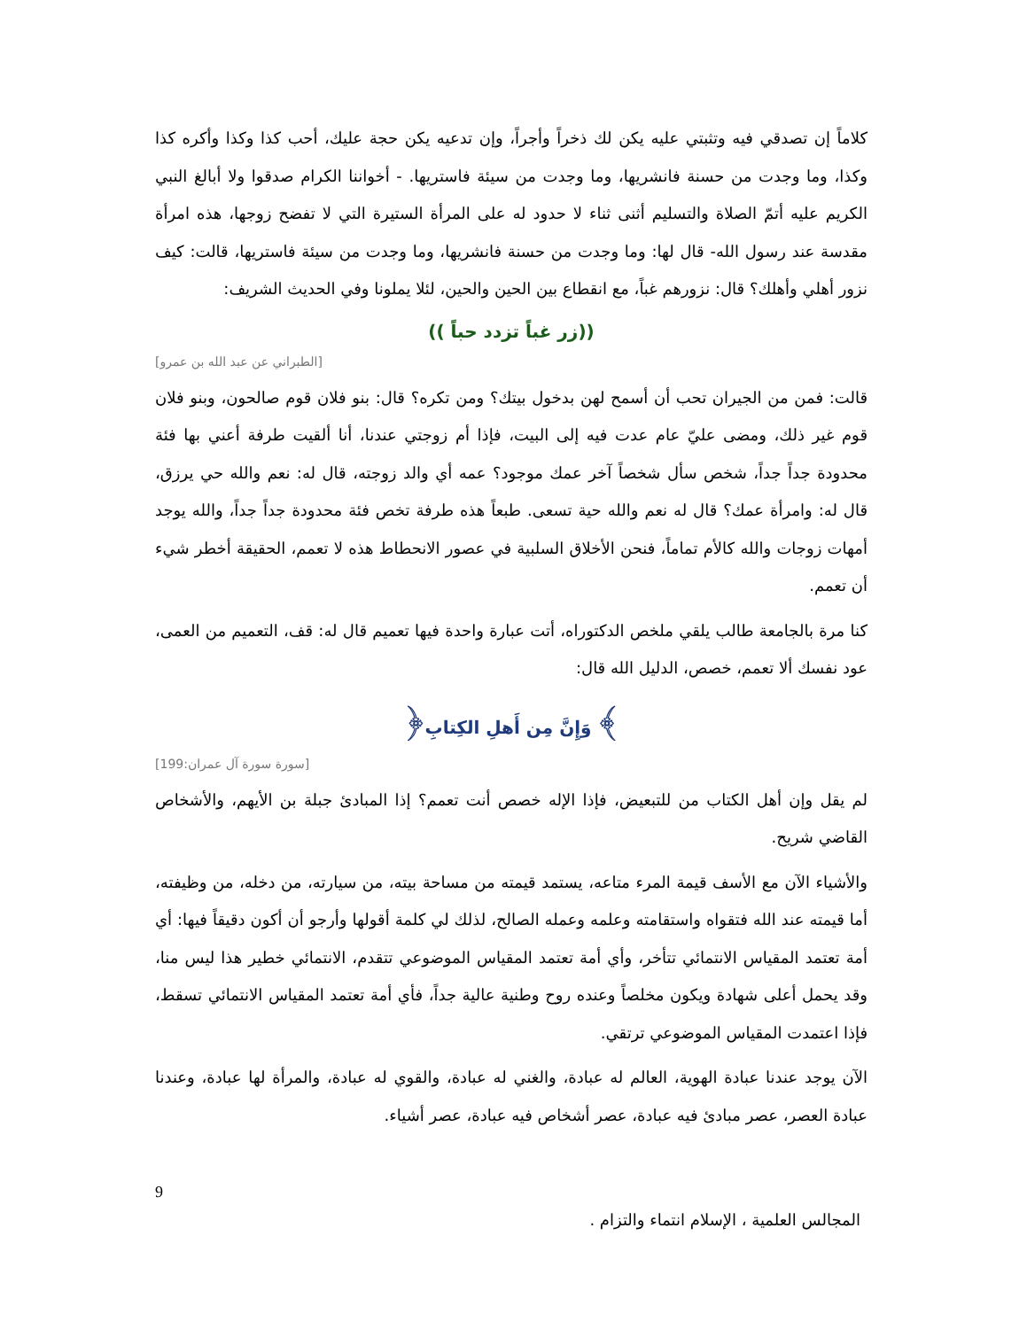كلاماً إن تصدقي فيه وتثبتي عليه يكن لك ذخراً وأجراً، وإن تدعيه يكن حجة عليك، أحب كذا وكذا وأكره كذا وكذا، وما وجدت من حسنة فانشريها، وما وجدت من سيئة فاستريها. - أخواننا الكرام صدقوا ولا أبالغ النبي الكريم عليه أتمّ الصلاة والتسليم أثنى ثناء لا حدود له على المرأة الستيرة التي لا تفضح زوجها، هذه امرأة مقدسة عند رسول الله- قال لها: وما وجدت من حسنة فانشريها، وما وجدت من سيئة فاستريها، قالت: كيف نزور أهلي وأهلك؟ قال: نزورهم غباً، مع انقطاع بين الحين والحين، لئلا يملونا وفي الحديث الشريف:
(( زر غباً تزدد حباً))
[الطبراني عن عبد الله بن عمرو]
قالت: فمن من الجيران تحب أن أسمح لهن بدخول بيتك؟ ومن تكره؟ قال: بنو فلان قوم صالحون، وبنو فلان قوم غير ذلك، ومضى عليّ عام عدت فيه إلى البيت، فإذا أم زوجتي عندنا، أنا ألقيت طرفة أعني بها فئة محدودة جداً جداً، شخص سأل شخصاً آخر عمك موجود؟ عمه أي والد زوجته، قال له: نعم والله حي يرزق، قال له: وامرأة عمك؟ قال له نعم والله حية تسعى. طبعاً هذه طرفة تخص فئة محدودة جداً جداً، والله يوجد أمهات زوجات والله كالأم تماماً، فنحن الأخلاق السلبية في عصور الانحطاط هذه لا تعمم، الحقيقة أخطر شيء أن تعمم.
كنا مرة بالجامعة طالب يلقي ملخص الدكتوراه، أتت عبارة واحدة فيها تعميم قال له: قف، التعميم من العمى، عود نفسك ألا تعمم، خصص، الدليل الله قال:
﴿وَإِنَّ مِن أَهلِ الكِتابِ ﴾
[سورة سورة آل عمران:199]
لم يقل وإن أهل الكتاب من للتبعيض، فإذا الإله خصص أنت تعمم؟ إذا المبادئ جبلة بن الأيهم، والأشخاص القاضي شريح.
والأشياء الآن مع الأسف قيمة المرء متاعه، يستمد قيمته من مساحة بيته، من سيارته، من دخله، من وظيفته، أما قيمته عند الله فتقواه واستقامته وعلمه وعمله الصالح، لذلك لي كلمة أقولها وأرجو أن أكون دقيقاً فيها: أي أمة تعتمد المقياس الانتمائي تتأخر، وأي أمة تعتمد المقياس الموضوعي تتقدم، الانتمائي خطير هذا ليس منا، وقد يحمل أعلى شهادة ويكون مخلصاً وعنده روح وطنية عالية جداً، فأي أمة تعتمد المقياس الانتمائي تسقط، فإذا اعتمدت المقياس الموضوعي ترتقي.
الآن يوجد عندنا عبادة الهوية، العالم له عبادة، والغني له عبادة، والقوي له عبادة، والمرأة لها عبادة، وعندنا عبادة العصر، عصر مبادئ فيه عبادة، عصر أشخاص فيه عبادة، عصر أشياء.
9
المجالس العلمية ، الإسلام انتماء والتزام .